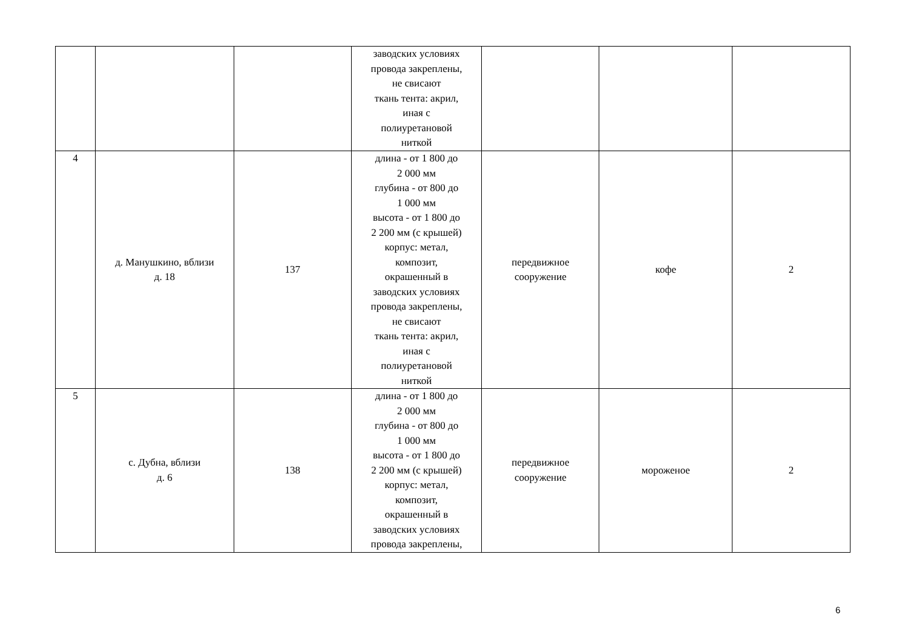| | | | заводских условиях провода закреплены, не свисают ткань тента: акрил, иная с полиуретановой ниткой | | | |
| 4 | д. Манушкино, вблизи д. 18 | 137 | длина - от 1 800 до 2 000 мм глубина - от 800 до 1 000 мм высота - от 1 800 до 2 200 мм (с крышей) корпус: метал, композит, окрашенный в заводских условиях провода закреплены, не свисают ткань тента: акрил, иная с полиуретановой ниткой | передвижное сооружение | кофе | 2 |
| 5 | с. Дубна, вблизи д. 6 | 138 | длина - от 1 800 до 2 000 мм глубина - от 800 до 1 000 мм высота - от 1 800 до 2 200 мм (с крышей) корпус: метал, композит, окрашенный в заводских условиях провода закреплены, | передвижное сооружение | мороженое | 2 |
6